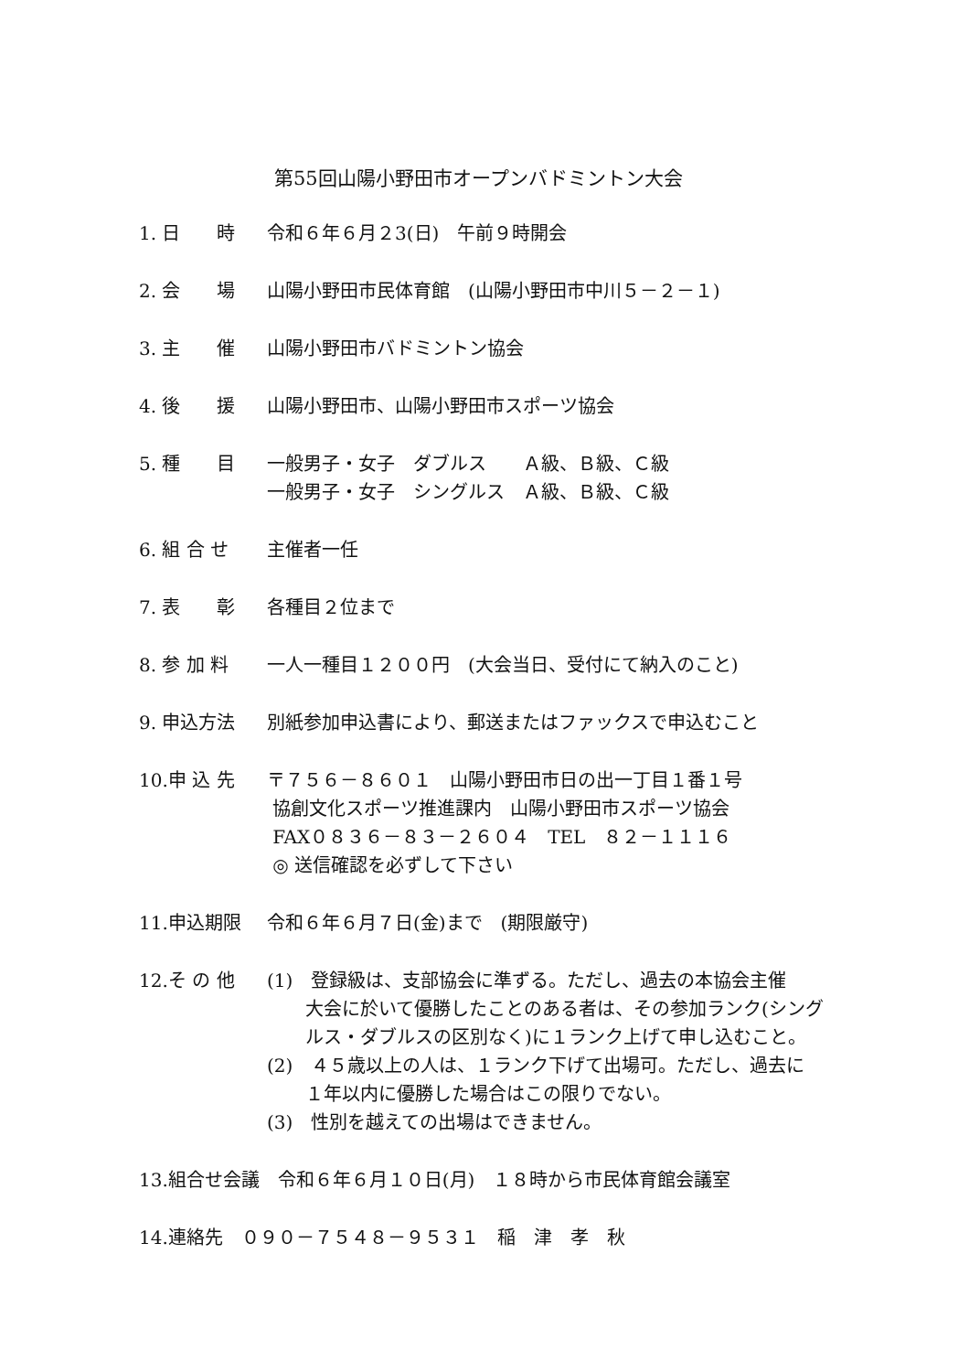第55回山陽小野田市オープンバドミントン大会
1. 日　　時 令和６年６月２3(日)　午前９時開会
2. 会　　場 山陽小野田市民体育館　(山陽小野田市中川５－２－１)
3. 主　　催 山陽小野田市バドミントン協会
4. 後　　援 山陽小野田市、山陽小野田市スポーツ協会
5. 種　　目 一般男子・女子　ダブルス　　Ａ級、Ｂ級、Ｃ級
一般男子・女子　シングルス　Ａ級、Ｂ級、Ｃ級
6. 組 合 せ 主催者一任
7. 表　　彰 各種目２位まで
8. 参 加 料 一人一種目１２００円　(大会当日、受付にて納入のこと)
9. 申込方法 別紙参加申込書により、郵送またはファックスで申込むこと
10.申 込 先 〒７５６－８６０１　山陽小野田市日の出一丁目１番１号
協創文化スポーツ推進課内　山陽小野田市スポーツ協会
FAX０８３６－８３－２６０４　TEL　８２－１１１６
◎ 送信確認を必ずして下さい
11.申込期限 令和６年６月７日(金)まで　(期限厳守)
12.そ の 他 (1)　登録級は、支部協会に準ずる。ただし、過去の本協会主催
大会に於いて優勝したことのある者は、その参加ランク(シングルス・ダブルスの区別なく)に１ランク上げて申し込むこと。
(2)　４５歳以上の人は、１ランク下げて出場可。ただし、過去に
１年以内に優勝した場合はこの限りでない。
(3)　性別を越えての出場はできません。
13.組合せ会議　令和６年６月１０日(月)　１８時から市民体育館会議室
14.連絡先　０９０－７５４８－９５３１　稲　津　孝　秋